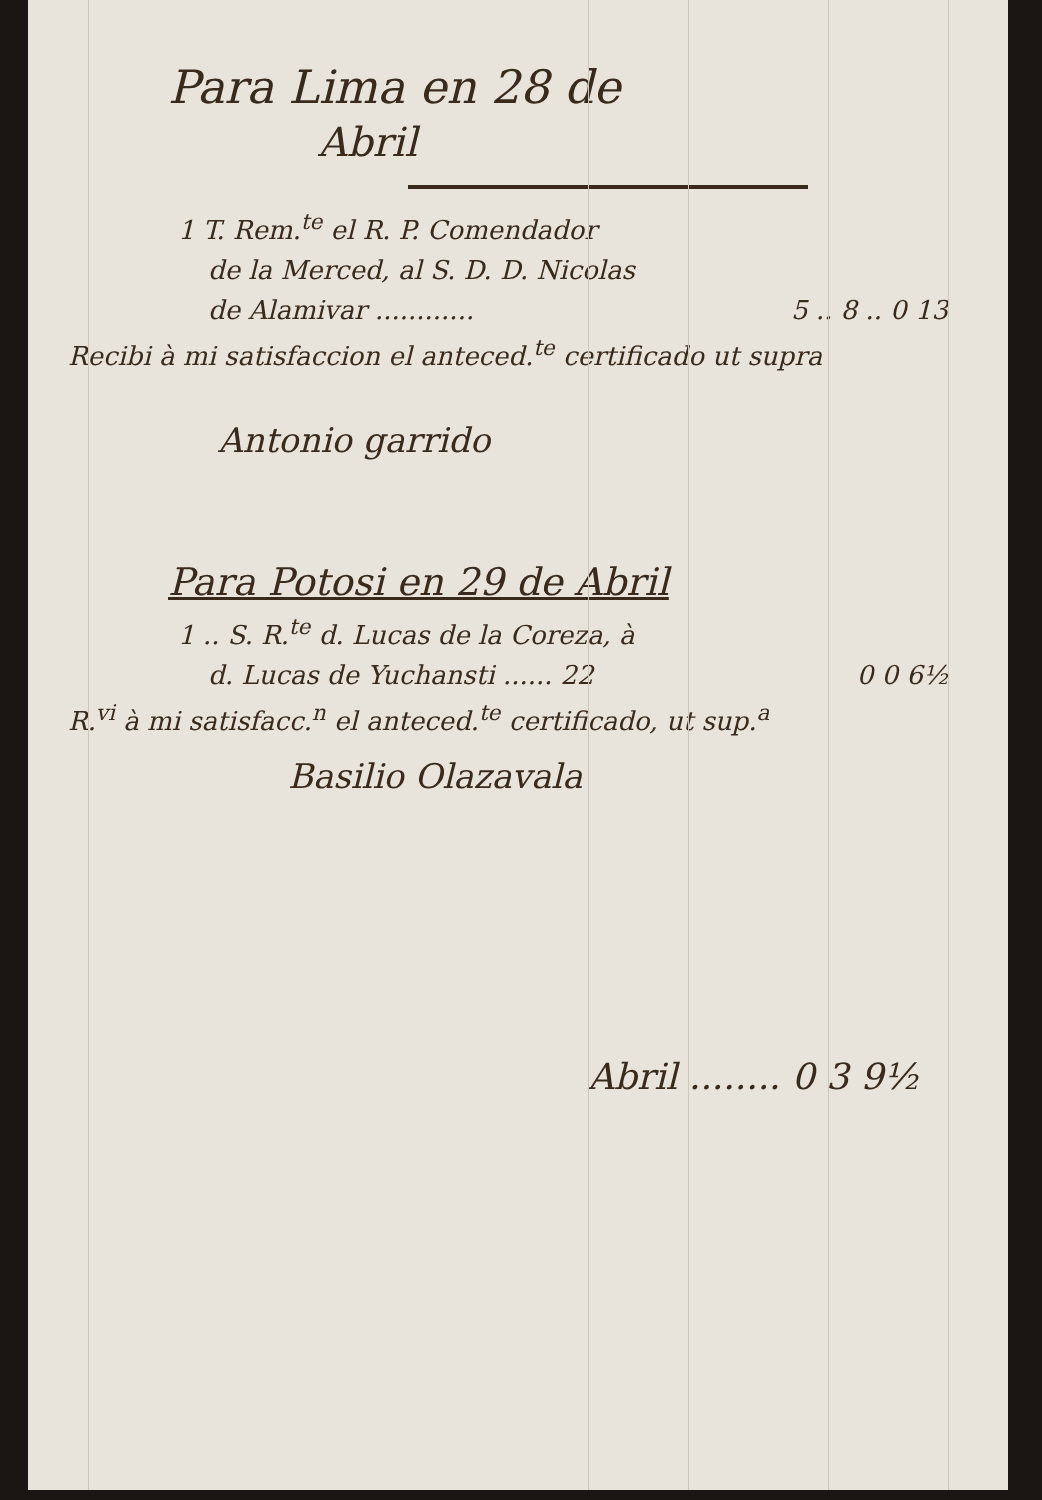Para Lima en 28 de
Abril
1 T. Rem.<sup>te</sup> el R. P. Comendador
de la Merced, al S. D. D. Nicolas
de Alamivar ............ 5 .. 8 .. 0 13
Recibi à mi satisfaccion el anteced.<sup>te</sup> certificado ut supra
Antonio garrido
Para Potosi en 29 de Abril
1 .. S. R.<sup>te</sup> d. Lucas de la Coreza, à
d. Lucas de Yuchansti ...... 22 0 0 6½
R.<sup>vi</sup> à mi satisfacc.<sup>n</sup> el anteced.<sup>te</sup> certificado, ut sup.<sup>a</sup>
Basilio Olazavala
Abril ........ 0 3 9½